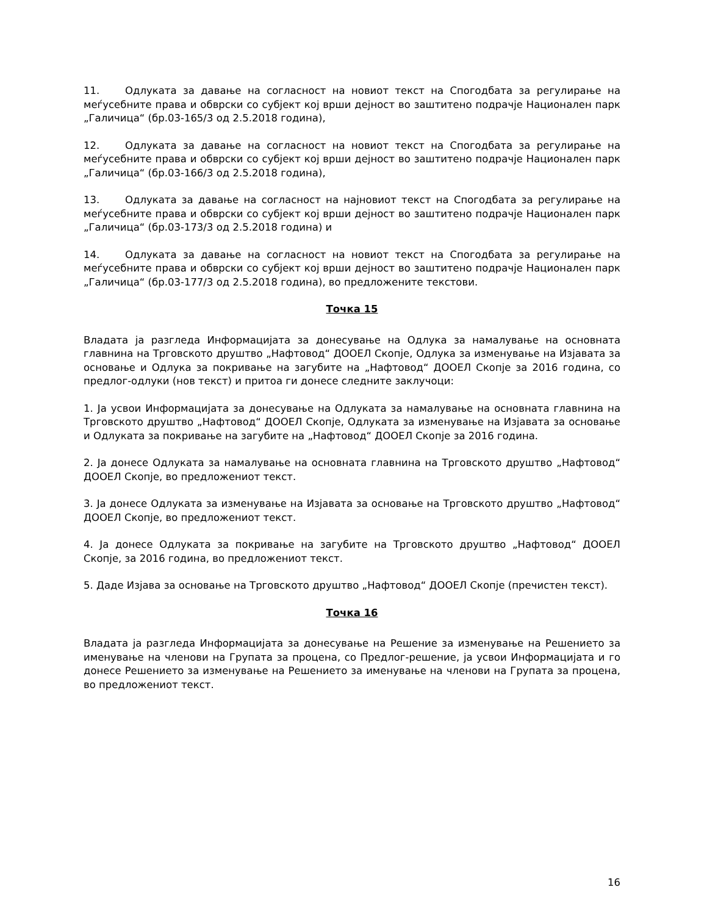11. Одлуката за давање на согласност на новиот текст на Спогодбата за регулирање на меѓусебните права и обврски со субјект кој врши дејност во заштитено подрачје Национален парк „Галичица“ (бр.03-165/3 од 2.5.2018 година),
12. Одлуката за давање на согласност на новиот текст на Спогодбата за регулирање на меѓусебните права и обврски со субјект кој врши дејност во заштитено подрачје Национален парк „Галичица“ (бр.03-166/3 од 2.5.2018 година),
13. Одлуката за давање на согласност на најновиот текст на Спогодбата за регулирање на меѓусебните права и обврски со субјект кој врши дејност во заштитено подрачје Национален парк „Галичица“ (бр.03-173/3 од 2.5.2018 година) и
14. Одлуката за давање на согласност на новиот текст на Спогодбата за регулирање на меѓусебните права и обврски со субјект кој врши дејност во заштитено подрачје Национален парк „Галичица“ (бр.03-177/3 од 2.5.2018 година), во предложените текстови.
Точка 15
Владата ја разгледа Информацијата за донесување на Одлука за намалување на основната главнина на Трговското друштво „Нафтовод“ ДООЕЛ Скопје, Одлука за изменување на Изјавата за основање и Одлука за покривање на загубите на „Нафтовод“ ДООЕЛ Скопје за 2016 година, со предлог-одлуки (нов текст) и притоа ги донесе следните заклучоци:
1. Ја усвои Информацијата за донесување на Одлуката за намалување на основната главнина на Трговското друштво „Нафтовод“ ДООЕЛ Скопје, Одлуката за изменување на Изјавата за основање и Одлуката за покривање на загубите на „Нафтовод“ ДООЕЛ Скопје за 2016 година.
2. Ја донесе Одлуката за намалување на основната главнина на Трговското друштво „Нафтовод“ ДООЕЛ Скопје, во предложениот текст.
3. Ја донесе Одлуката за изменување на Изјавата за основање на Трговското друштво „Нафтовод“ ДООЕЛ Скопје, во предложениот текст.
4. Ја донесе Одлуката за покривање на загубите на Трговското друштво „Нафтовод“ ДООЕЛ Скопје, за 2016 година, во предложениот текст.
5. Даде Изјава за основање на Трговското друштво „Нафтовод“ ДООЕЛ Скопје (пречистен текст).
Точка 16
Владата ја разгледа Информацијата за донесување на Решение за изменување на Решението за именување на членови на Групата за процена, со Предлог-решение, ја усвои Информацијата и го донесе Решението за изменување на Решението за именување на членови на Групата за процена, во предложениот текст.
16